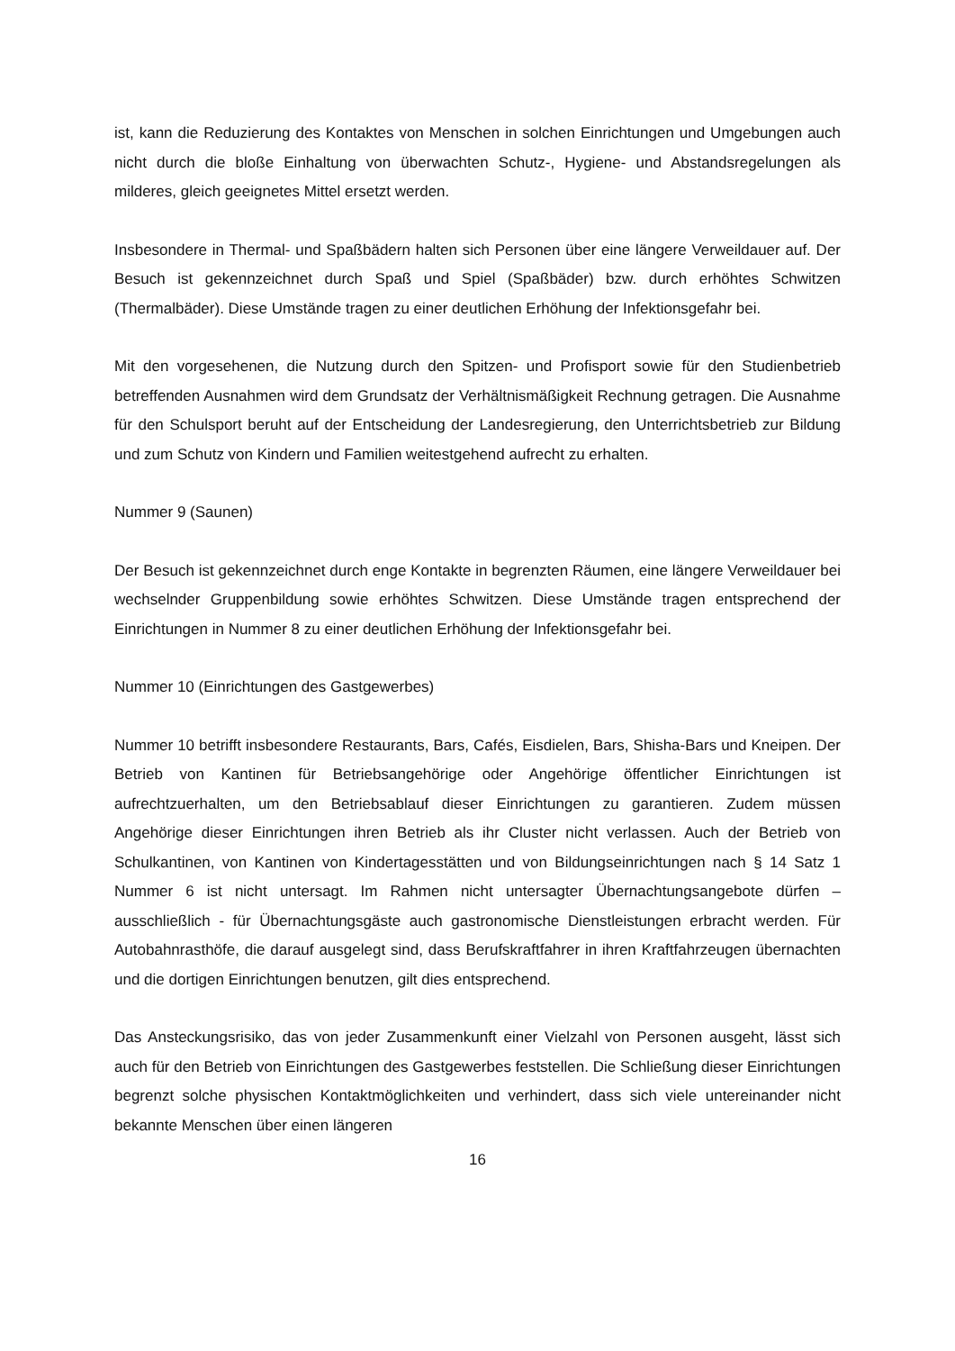ist, kann die Reduzierung des Kontaktes von Menschen in solchen Einrichtungen und Umgebungen auch nicht durch die bloße Einhaltung von überwachten Schutz-, Hygiene- und Abstandsregelungen als milderes, gleich geeignetes Mittel ersetzt werden.
Insbesondere in Thermal- und Spaßbädern halten sich Personen über eine längere Verweildauer auf. Der Besuch ist gekennzeichnet durch Spaß und Spiel (Spaßbäder) bzw. durch erhöhtes Schwitzen (Thermalbäder). Diese Umstände tragen zu einer deutlichen Erhöhung der Infektionsgefahr bei.
Mit den vorgesehenen, die Nutzung durch den Spitzen- und Profisport sowie für den Studienbetrieb betreffenden Ausnahmen wird dem Grundsatz der Verhältnismäßigkeit Rechnung getragen. Die Ausnahme für den Schulsport beruht auf der Entscheidung der Landesregierung, den Unterrichtsbetrieb zur Bildung und zum Schutz von Kindern und Familien weitestgehend aufrecht zu erhalten.
Nummer 9 (Saunen)
Der Besuch ist gekennzeichnet durch enge Kontakte in begrenzten Räumen, eine längere Verweildauer bei wechselnder Gruppenbildung sowie erhöhtes Schwitzen. Diese Umstände tragen entsprechend der Einrichtungen in Nummer 8 zu einer deutlichen Erhöhung der Infektionsgefahr bei.
Nummer 10 (Einrichtungen des Gastgewerbes)
Nummer 10 betrifft insbesondere Restaurants, Bars, Cafés, Eisdielen, Bars, Shisha-Bars und Kneipen. Der Betrieb von Kantinen für Betriebsangehörige oder Angehörige öffentlicher Einrichtungen ist aufrechtzuerhalten, um den Betriebsablauf dieser Einrichtungen zu garantieren. Zudem müssen Angehörige dieser Einrichtungen ihren Betrieb als ihr Cluster nicht verlassen. Auch der Betrieb von Schulkantinen, von Kantinen von Kindertagesstätten und von Bildungseinrichtungen nach § 14 Satz 1 Nummer 6 ist nicht untersagt. Im Rahmen nicht untersagter Übernachtungsangebote dürfen – ausschließlich - für Übernachtungsgäste auch gastronomische Dienstleistungen erbracht werden. Für Autobahnrasthöfe, die darauf ausgelegt sind, dass Berufskraftfahrer in ihren Kraftfahrzeugen übernachten und die dortigen Einrichtungen benutzen, gilt dies entsprechend.
Das Ansteckungsrisiko, das von jeder Zusammenkunft einer Vielzahl von Personen ausgeht, lässt sich auch für den Betrieb von Einrichtungen des Gastgewerbes feststellen. Die Schließung dieser Einrichtungen begrenzt solche physischen Kontaktmöglichkeiten und verhindert, dass sich viele untereinander nicht bekannte Menschen über einen längeren
16